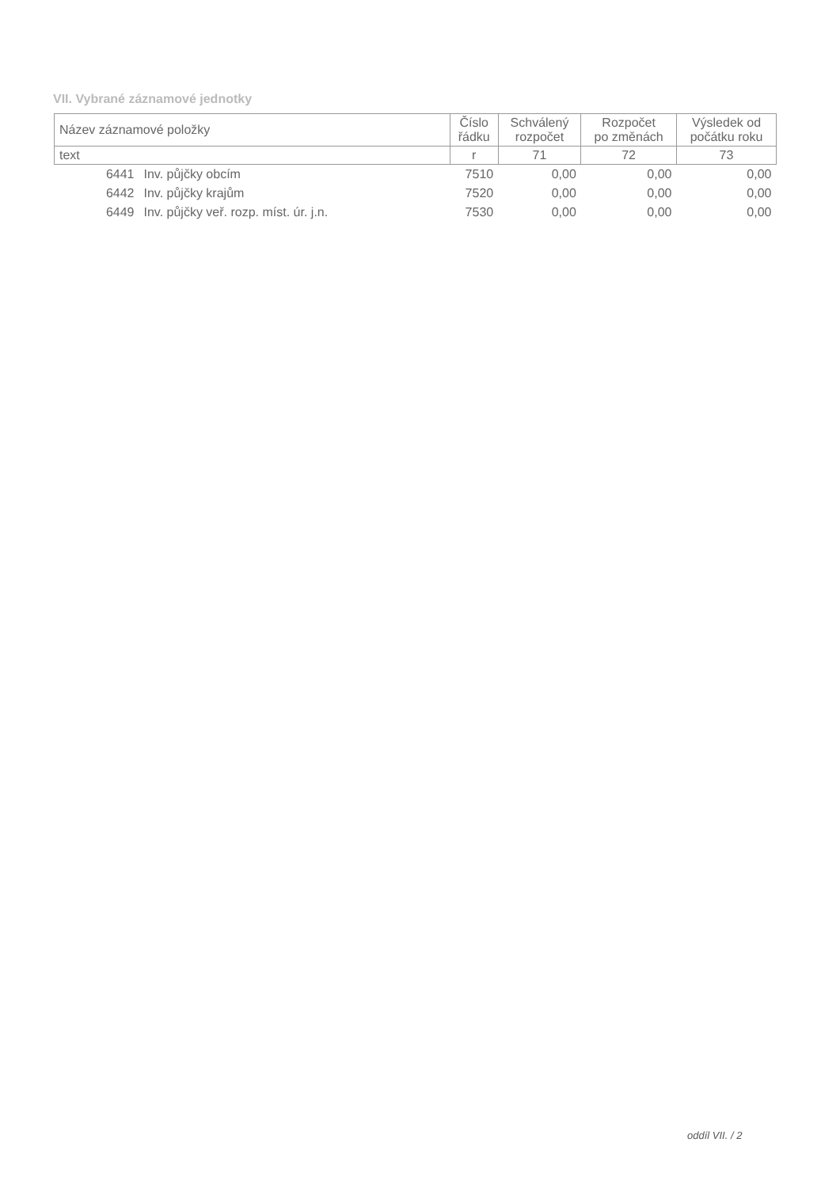VII. Vybrané záznamové jednotky
| Název záznamové položky | | Číslo řádku | Schválený rozpočet | Rozpočet po změnách | Výsledek od počátku roku |
| --- | --- | --- | --- | --- | --- |
| text | | r | 71 | 72 | 73 |
| 6441 | Inv. půjčky obcím | 7510 | 0,00 | 0,00 | 0,00 |
| 6442 | Inv. půjčky krajům | 7520 | 0,00 | 0,00 | 0,00 |
| 6449 | Inv. půjčky veř. rozp. míst. úr. j.n. | 7530 | 0,00 | 0,00 | 0,00 |
oddíl VII. / 2